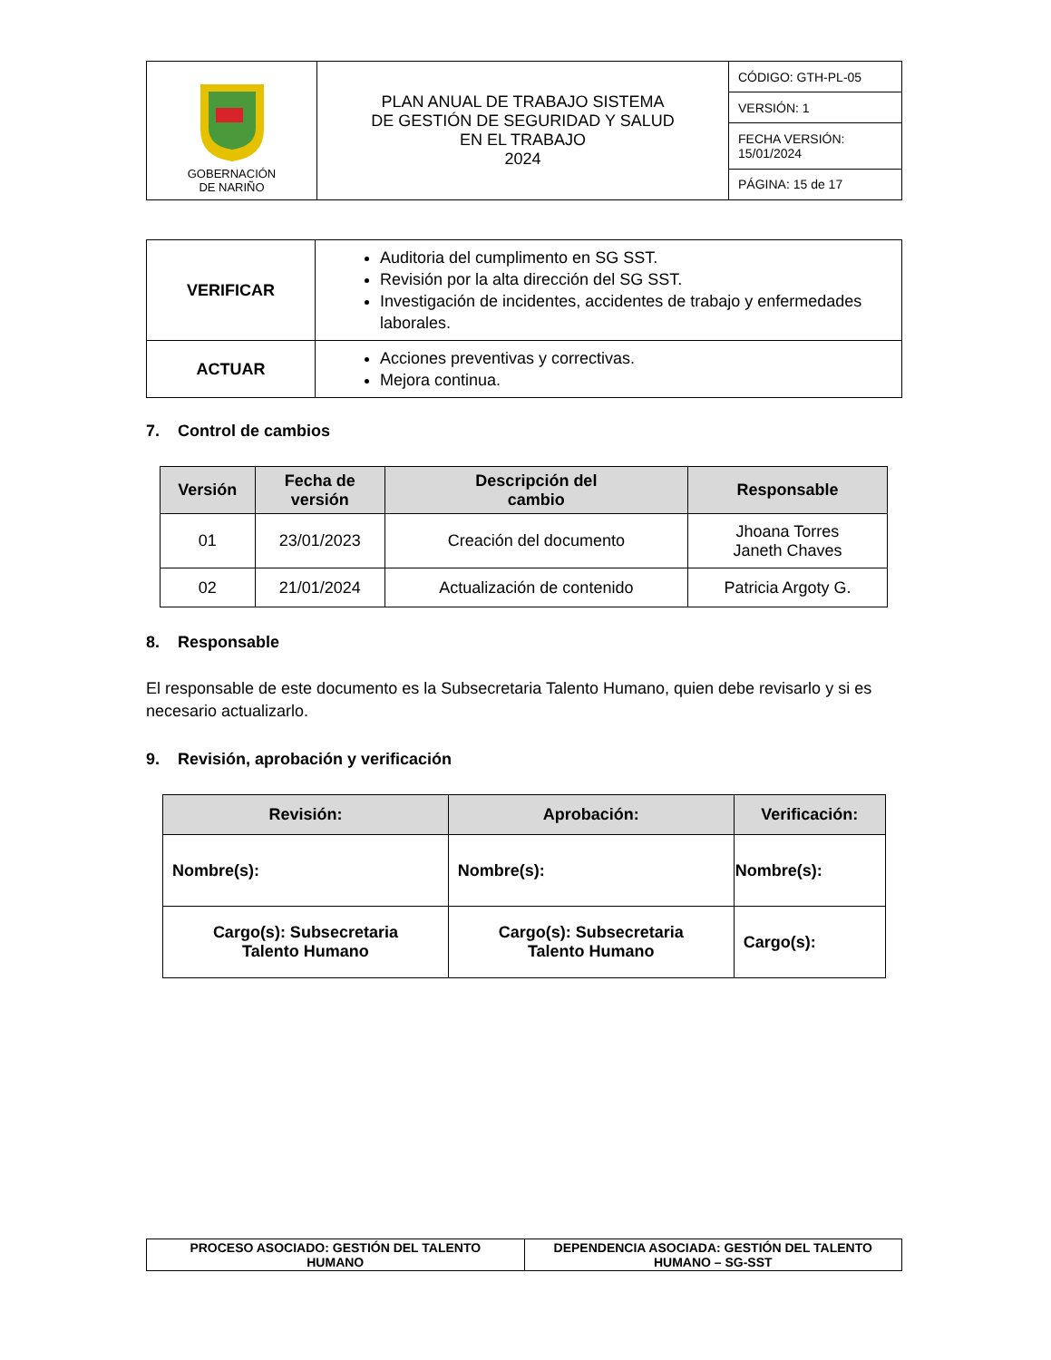| GOBERNACIÓN DE NARIÑO | PLAN ANUAL DE TRABAJO SISTEMA DE GESTIÓN DE SEGURIDAD Y SALUD EN EL TRABAJO 2024 | CÓDIGO: GTH-PL-05 |
| | | VERSIÓN: 1 |
| | | FECHA VERSIÓN: 15/01/2024 |
| | | PÁGINA: 15 de 17 |
| VERIFICAR | Auditoria del cumplimento en SG SST. Revisión por la alta dirección del SG SST. Investigación de incidentes, accidentes de trabajo y enfermedades laborales. |
| ACTUAR | Acciones preventivas y correctivas. Mejora continua. |
7. Control de cambios
| Versión | Fecha de versión | Descripción del cambio | Responsable |
| --- | --- | --- | --- |
| 01 | 23/01/2023 | Creación del documento | Jhoana Torres Janeth Chaves |
| 02 | 21/01/2024 | Actualización de contenido | Patricia Argoty G. |
8. Responsable
El responsable de este documento es la Subsecretaria Talento Humano, quien debe revisarlo y si es necesario actualizarlo.
9. Revisión, aprobación y verificación
| Revisión: | Aprobación: | Verificación: |
| --- | --- | --- |
| Nombre(s): | Nombre(s): | Nombre(s): |
| Cargo(s): Subsecretaria Talento Humano | Cargo(s): Subsecretaria Talento Humano | Cargo(s): |
| PROCESO ASOCIADO: GESTIÓN DEL TALENTO HUMANO | DEPENDENCIA ASOCIADA: GESTIÓN DEL TALENTO HUMANO – SG-SST |